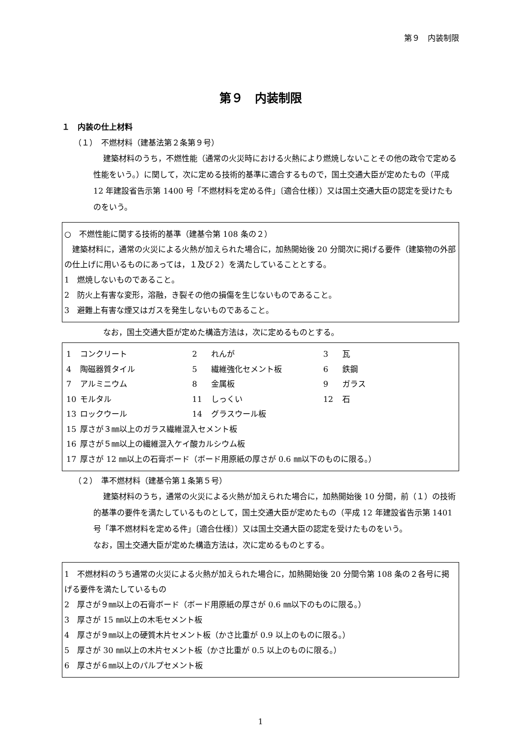第９　内装制限
第９　内装制限
１　内装の仕上材料
（１）　不燃材料（建基法第２条第９号）
建築材料のうち，不燃性能（通常の火災時における火熱により燃焼しないことその他の政令で定める性能をいう。）に関して，次に定める技術的基準に適合するもので，国土交通大臣が定めたもの（平成 12 年建設省告示第 1400 号「不燃材料を定める件」〔適合仕様〕）又は国土交通大臣の認定を受けたものをいう。
○　不燃性能に関する技術的基準（建基令第 108 条の２）
　建築材料に，通常の火災による火熱が加えられた場合に，加熱開始後 20 分間次に掲げる要件（建築物の外部の仕上げに用いるものにあっては，１及び２）を満たしていることとする。
1　燃焼しないものであること。
2　防火上有害な変形，溶融，き裂その他の損傷を生じないものであること。
3　避難上有害な煙又はガスを発生しないものであること。
なお，国土交通大臣が定めた構造方法は，次に定めるものとする。
| 1 | コンクリート | 2 | れんが | 3 | 瓦 |
| 4 | 陶磁器質タイル | 5 | 繊維強化セメント板 | 6 | 鉄鋼 |
| 7 | アルミニウム | 8 | 金属板 | 9 | ガラス |
| 10 | モルタル | 11 | しっくい | 12 | 石 |
| 13 | ロックウール | 14 | グラスウール板 | | |
| 15 | 厚さが３㎜以上のガラス繊維混入セメント板 | | | | |
| 16 | 厚さが５㎜以上の繊維混入ケイ酸カルシウム板 | | | | |
| 17 | 厚さが 12 ㎜以上の石膏ボード（ボード用原紙の厚さが 0.6 ㎜以下のものに限る。） | | | | |
（２）　準不燃材料（建基令第１条第５号）
建築材料のうち，通常の火災による火熱が加えられた場合に，加熱開始後 10 分間，前（１）の技術的基準の要件を満たしているものとして，国土交通大臣が定めたもの（平成 12 年建設省告示第 1401 号「準不燃材料を定める件」〔適合仕様〕）又は国土交通大臣の認定を受けたものをいう。
なお，国土交通大臣が定めた構造方法は，次に定めるものとする。
1　不燃材料のうち通常の火災による火熱が加えられた場合に，加熱開始後 20 分間令第 108 条の２各号に掲げる要件を満たしているもの
2　厚さが９㎜以上の石膏ボード（ボード用原紙の厚さが 0.6 ㎜以下のものに限る。）
3　厚さが 15 ㎜以上の木毛セメント板
4　厚さが９㎜以上の硬質木片セメント板（かさ比重が 0.9 以上のものに限る。）
5　厚さが 30 ㎜以上の木片セメント板（かさ比重が 0.5 以上のものに限る。）
6　厚さが６㎜以上のパルプセメント板
1